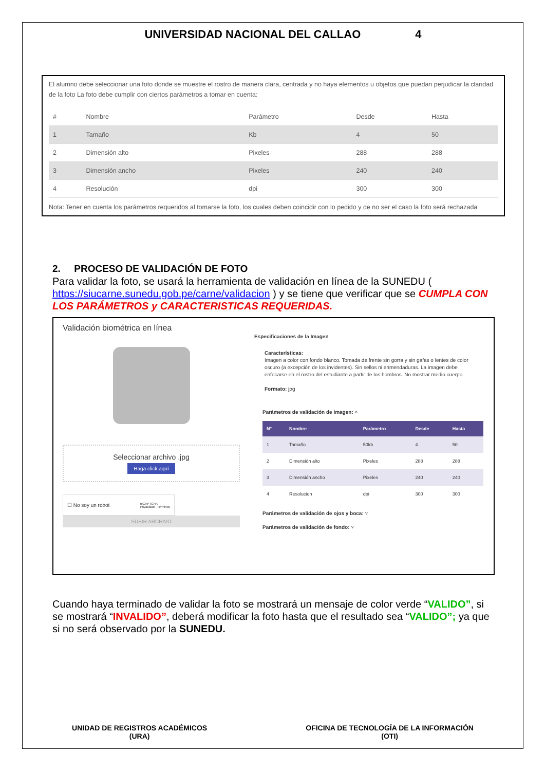UNIVERSIDAD NACIONAL DEL CALLAO 4
El alumno debe seleccionar una foto donde se muestre el rostro de manera clara, centrada y no haya elementos u objetos que puedan perjudicar la claridad de la foto La foto debe cumplir con ciertos parámetros a tomar en cuenta:
| # | Nombre | Parámetro | Desde | Hasta |
| --- | --- | --- | --- | --- |
| 1 | Tamaño | Kb | 4 | 50 |
| 2 | Dimensión alto | Pixeles | 288 | 288 |
| 3 | Dimensión ancho | Pixeles | 240 | 240 |
| 4 | Resolución | dpi | 300 | 300 |
Nota: Tener en cuenta los parámetros requeridos al tomarse la foto, los cuales deben coincidir con lo pedido y de no ser el caso la foto será rechazada
2. PROCESO DE VALIDACIÓN DE FOTO
Para validar la foto, se usará la herramienta de validación en línea de la SUNEDU ( https://siucarne.sunedu.gob.pe/carne/validacion ) y se tiene que verificar que se CUMPLA CON LOS PARÁMETROS y CARACTERISTICAS REQUERIDAS.
Validación biométrica en línea
Seleccionar archivo .jpg
Haga click aquí
☐ No soy un robot reCAPTCHA
Privacidad - Términos
SUBIR ARCHIVO
Especificaciones de la Imagen
Características:
Imagen a color con fondo blanco. Tomada de frente sin gorra y sin gafas o lentes de color oscuro (a excepción de los invidentes). Sin sellos ni enmendaduras. La imagen debe enfocarse en el rostro del estudiante a partir de los hombros. No mostrar medio cuerpo.
Formato: jpg
Parámetros de validación de imagen: ˄
| N° | Nombre | Parámetro | Desde | Hasta |
| --- | --- | --- | --- | --- |
| 1 | Tamaño | 50kb | 4 | 50 |
| 2 | Dimensión alto | Pixeles | 288 | 288 |
| 3 | Dimensión ancho | Pixeles | 240 | 240 |
| 4 | Resolucion | dpi | 300 | 300 |
Parámetros de validación de ojos y boca: ˅
Parámetros de validación de fondo: ˅
Cuando haya terminado de validar la foto se mostrará un mensaje de color verde “VALIDO”, si se mostrará “INVALIDO”, deberá modificar la foto hasta que el resultado sea “VALIDO”; ya que si no será observado por la SUNEDU.
UNIDAD DE REGISTROS ACADÉMICOS
(URA)
OFICINA DE TECNOLOGÍA DE LA INFORMACIÓN
(OTI)